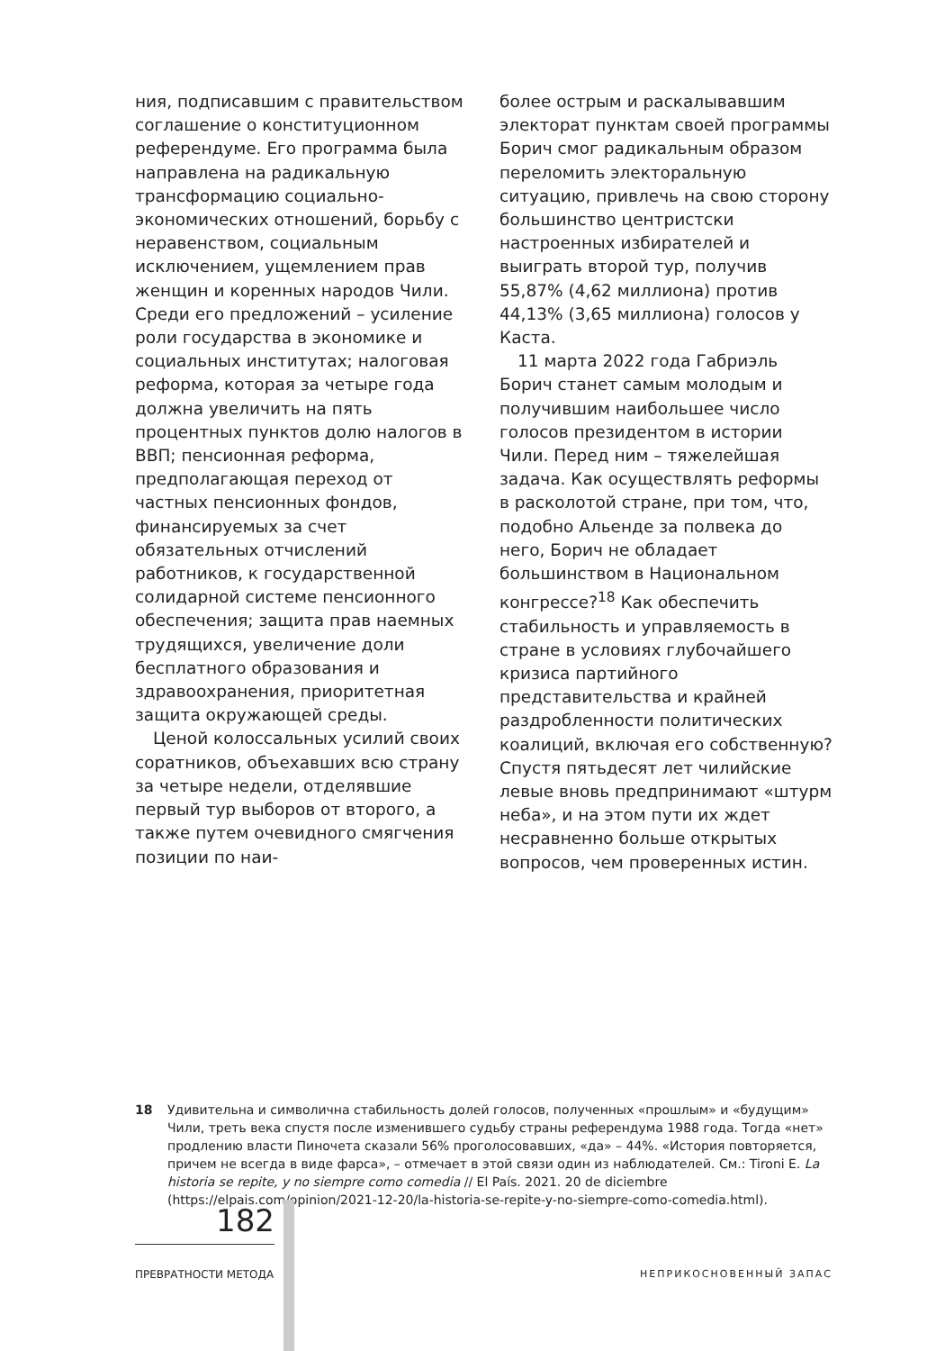ния, подписавшим с правительством соглашение о конституционном референдуме. Его программа была направлена на радикальную трансформацию социально-экономических отношений, борьбу с неравенством, социальным исключением, ущемлением прав женщин и коренных народов Чили. Среди его предложений – усиление роли государства в экономике и социальных институтах; налоговая реформа, которая за четыре года должна увеличить на пять процентных пунктов долю налогов в ВВП; пенсионная реформа, предполагающая переход от частных пенсионных фондов, финансируемых за счет обязательных отчислений работников, к государственной солидарной системе пенсионного обеспечения; защита прав наемных трудящихся, увеличение доли бесплатного образования и здравоохранения, приоритетная защита окружающей среды.
Ценой колоссальных усилий своих соратников, объехавших всю страну за четыре недели, отделявшие первый тур выборов от второго, а также путем очевидного смягчения позиции по наи-
более острым и раскалывавшим электорат пунктам своей программы Борич смог радикальным образом переломить электоральную ситуацию, привлечь на свою сторону большинство центристски настроенных избирателей и выиграть второй тур, получив 55,87% (4,62 миллиона) против 44,13% (3,65 миллиона) голосов у Каста.
11 марта 2022 года Габриэль Борич станет самым молодым и получившим наибольшее число голосов президентом в истории Чили. Перед ним – тяжелейшая задача. Как осуществлять реформы в расколотой стране, при том, что, подобно Альенде за полвека до него, Борич не обладает большинством в Национальном конгрессе?<sup>18</sup> Как обеспечить стабильность и управляемость в стране в условиях глубочайшего кризиса партийного представительства и крайней раздробленности политических коалиций, включая его собственную? Спустя пятьдесят лет чилийские левые вновь предпринимают «штурм неба», и на этом пути их ждет несравненно больше открытых вопросов, чем проверенных истин.
18 Удивительна и символична стабильность долей голосов, полученных «прошлым» и «будущим» Чили, треть века спустя после изменившего судьбу страны референдума 1988 года. Тогда «нет» продлению власти Пиночета сказали 56% проголосовавших, «да» – 44%. «История повторяется, причем не всегда в виде фарса», – отмечает в этой связи один из наблюдателей. См.: Tironi E. La historia se repite, y no siempre como comedia // El País. 2021. 20 de diciembre (https://elpais.com/opinion/2021-12-20/la-historia-se-repite-y-no-siempre-como-comedia.html).
182
ПРЕВРАТНОСТИ МЕТОДА НЕПРИКОСНОВЕННЫЙ ЗАПАС